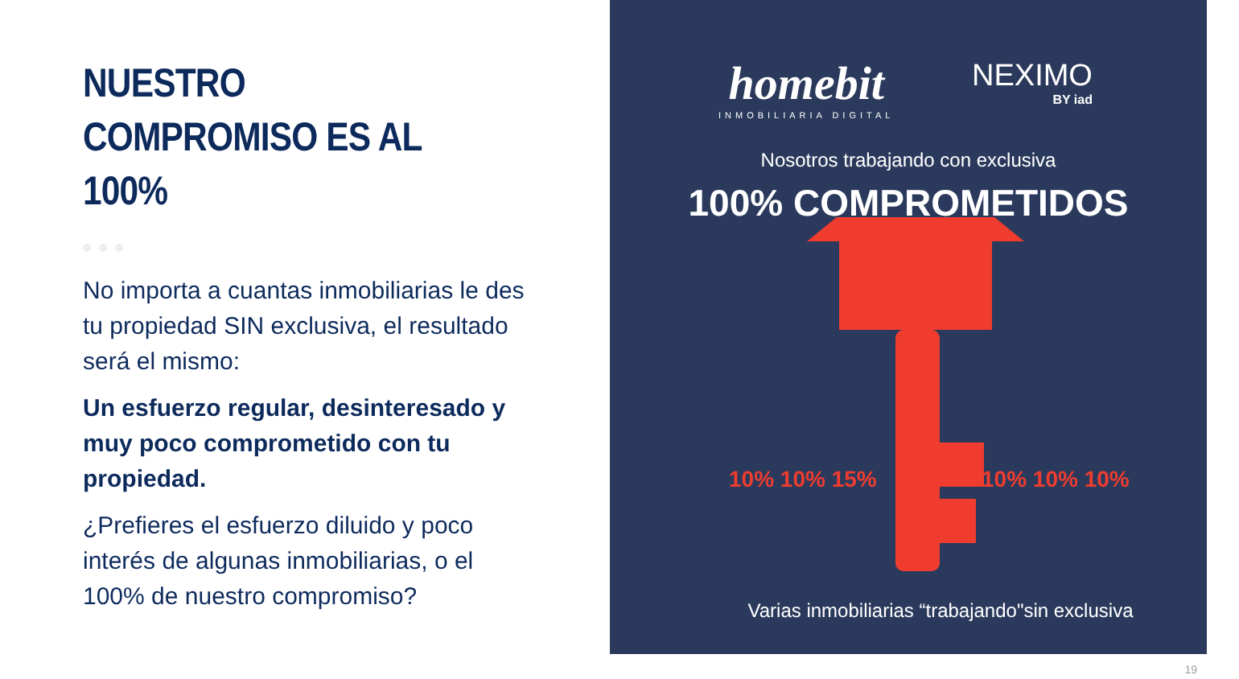NUESTRO
COMPROMISO ES AL
100%
No importa a cuantas inmobiliarias le des tu propiedad SIN exclusiva, el resultado será el mismo:
Un esfuerzo regular, desinteresado y muy poco comprometido con tu propiedad.
¿Prefieres el esfuerzo diluido y poco interés de algunas inmobiliarias, o el 100% de nuestro compromiso?
homebit
INMOBILIARIA DIGITAL
NEXIMO
BY iad
Nosotros trabajando con exclusiva
100% COMPROMETIDOS
10% 10% 15% 10% 10% 10%
Varias inmobiliarias “trabajando"sin exclusiva
19